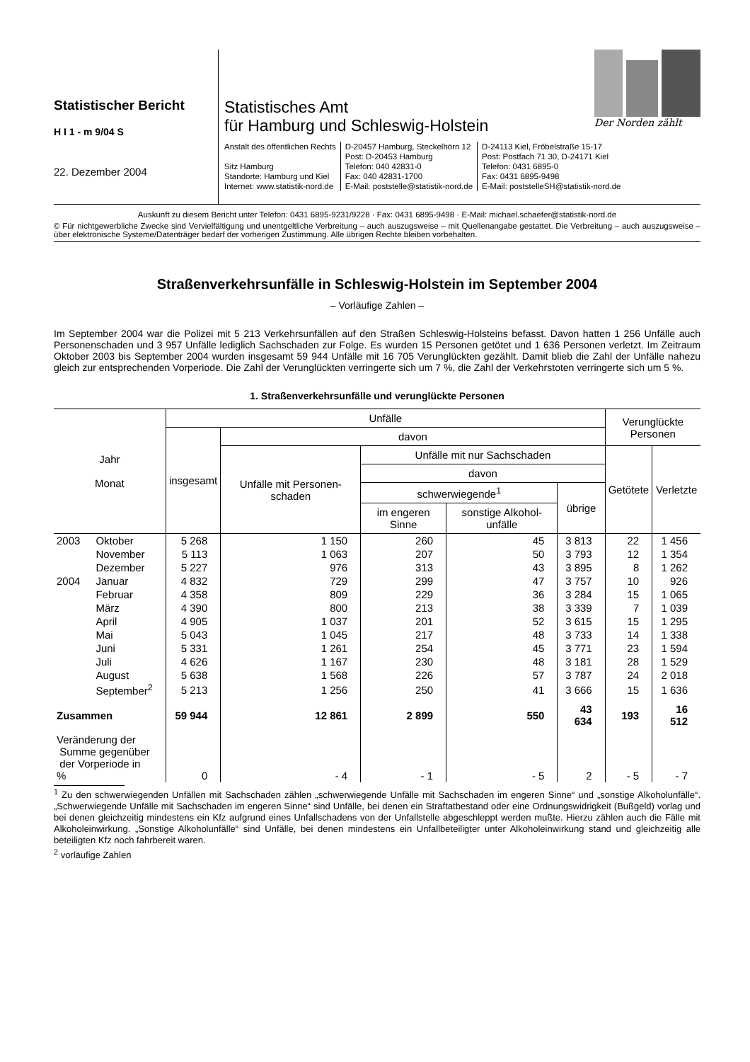Statistischer Bericht
H I 1 - m 9/04 S
22. Dezember 2004
Der Norden zählt
Statistisches Amt
für Hamburg und Schleswig-Holstein
Anstalt des öffentlichen Rechts
Sitz Hamburg
Standorte: Hamburg und Kiel
Internet: www.statistik-nord.de
D-20457 Hamburg, Steckelhörn 12
Post: D-20453 Hamburg
Telefon: 040 42831-0
Fax: 040 42831-1700
E-Mail: poststelle@statistik-nord.de
D-24113 Kiel, Fröbelstraße 15-17
Post: Postfach 71 30, D-24171 Kiel
Telefon: 0431 6895-0
Fax: 0431 6895-9498
E-Mail: poststelleSH@statistik-nord.de
Auskunft zu diesem Bericht unter Telefon: 0431 6895-9231/9228 · Fax: 0431 6895-9498 · E-Mail: michael.schaefer@statistik-nord.de
© Für nichtgewerbliche Zwecke sind Vervielfältigung und unentgeltliche Verbreitung – auch auszugsweise – mit Quellenangabe gestattet. Die Verbreitung – auch auszugsweise – über elektronische Systeme/Datenträger bedarf der vorherigen Zustimmung. Alle übrigen Rechte bleiben vorbehalten.
Straßenverkehrsunfälle in Schleswig-Holstein im September 2004
– Vorläufige Zahlen –
Im September 2004 war die Polizei mit 5 213 Verkehrsunfällen auf den Straßen Schleswig-Holsteins befasst. Davon hatten 1 256 Unfälle auch Personenschaden und 3 957 Unfälle lediglich Sachschaden zur Folge. Es wurden 15 Personen getötet und 1 636 Personen verletzt. Im Zeitraum Oktober 2003 bis September 2004 wurden insgesamt 59 944 Unfälle mit 16 705 Verunglückten gezählt. Damit blieb die Zahl der Unfälle nahezu gleich zur entsprechenden Vorperiode. Die Zahl der Verunglückten verringerte sich um 7 %, die Zahl der Verkehrstoten verringerte sich um 5 %.
1. Straßenverkehrsunfälle und verunglückte Personen
| Jahr Monat | | Unfälle | | | | | Verunglückte Personen | |
| --- | --- | --- | --- | --- | --- | --- | --- | --- |
| | | insgesamt | davon | | | | | |
| | | | Unfälle mit Personen-schaden | Unfälle mit nur Sachschaden | | | Getötete | Verletzte |
| | | | | davon | | | | |
| | | | | schwerwiegende<sup>1</sup> | | übrige | | |
| | | | | im engeren Sinne | sonstige Alkohol-unfälle | | | |
| 2003 | Oktober | 5 268 | 1 150 | 260 | 45 | 3 813 | 22 | 1 456 |
| | November | 5 113 | 1 063 | 207 | 50 | 3 793 | 12 | 1 354 |
| | Dezember | 5 227 | 976 | 313 | 43 | 3 895 | 8 | 1 262 |
| 2004 | Januar | 4 832 | 729 | 299 | 47 | 3 757 | 10 | 926 |
| | Februar | 4 358 | 809 | 229 | 36 | 3 284 | 15 | 1 065 |
| | März | 4 390 | 800 | 213 | 38 | 3 339 | 7 | 1 039 |
| | April | 4 905 | 1 037 | 201 | 52 | 3 615 | 15 | 1 295 |
| | Mai | 5 043 | 1 045 | 217 | 48 | 3 733 | 14 | 1 338 |
| | Juni | 5 331 | 1 261 | 254 | 45 | 3 771 | 23 | 1 594 |
| | Juli | 4 626 | 1 167 | 230 | 48 | 3 181 | 28 | 1 529 |
| | August | 5 638 | 1 568 | 226 | 57 | 3 787 | 24 | 2 018 |
| | September<sup>2</sup> | 5 213 | 1 256 | 250 | 41 | 3 666 | 15 | 1 636 |
| Zusammen | | 59 944 | 12 861 | 2 899 | 550 | 43 634 | 193 | 16 512 |
| Veränderung der Summe gegenüber der Vorperiode in % | | 0 | - 4 | - 1 | - 5 | 2 | - 5 | - 7 |
<sup>1</sup> Zu den schwerwiegenden Unfällen mit Sachschaden zählen „schwerwiegende Unfälle mit Sachschaden im engeren Sinne“ und „sonstige Alkoholunfälle“. „Schwerwiegende Unfälle mit Sachschaden im engeren Sinne“ sind Unfälle, bei denen ein Straftatbestand oder eine Ordnungswidrigkeit (Bußgeld) vorlag und bei denen gleichzeitig mindestens ein Kfz aufgrund eines Unfallschadens von der Unfallstelle abgeschleppt werden mußte. Hierzu zählen auch die Fälle mit Alkoholeinwirkung. „Sonstige Alkoholunfälle“ sind Unfälle, bei denen mindestens ein Unfallbeteiligter unter Alkoholeinwirkung stand und gleichzeitig alle beteiligten Kfz noch fahrbereit waren.
<sup>2</sup> vorläufige Zahlen